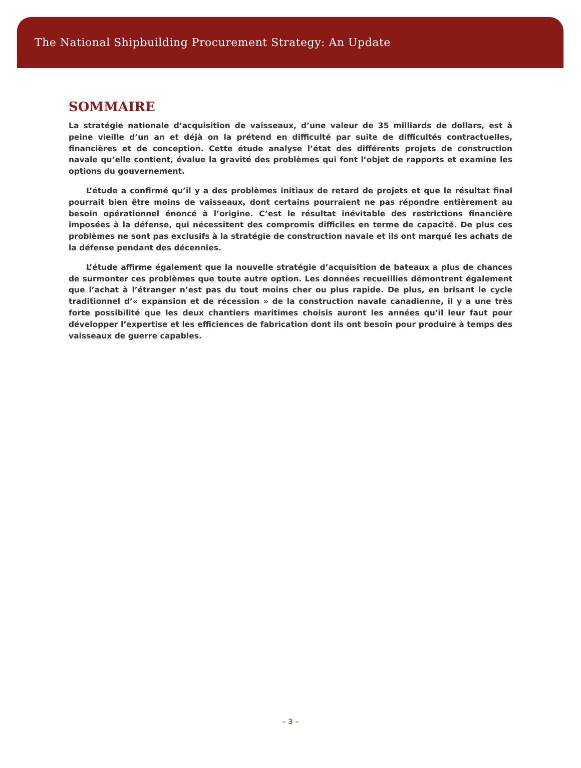The National Shipbuilding Procurement Strategy: An Update
SOMMAIRE
La stratégie nationale d’acquisition de vaisseaux, d’une valeur de 35 milliards de dollars, est à peine vieille d’un an et déjà on la prétend en difficulté par suite de difficultés contractuelles, financières et de conception. Cette étude analyse l’état des différents projets de construction navale qu’elle contient, évalue la gravité des problèmes qui font l’objet de rapports et examine les options du gouvernement.
L’étude a confirmé qu’il y a des problèmes initiaux de retard de projets et que le résultat final pourrait bien être moins de vaisseaux, dont certains pourraient ne pas répondre entièrement au besoin opérationnel énoncé à l’origine. C’est le résultat inévitable des restrictions financière imposées à la défense, qui nécessitent des compromis difficiles en terme de capacité. De plus ces problèmes ne sont pas exclusifs à la stratégie de construction navale et ils ont marqué les achats de la défense pendant des décennies.
L’étude affirme également que la nouvelle stratégie d’acquisition de bateaux a plus de chances de surmonter ces problèmes que toute autre option. Les données recueillies démontrent également que l’achat à l’étranger n’est pas du tout moins cher ou plus rapide. De plus, en brisant le cycle traditionnel d’« expansion et de récession » de la construction navale canadienne, il y a une très forte possibilité que les deux chantiers maritimes choisis auront les années qu’il leur faut pour développer l’expertise et les efficiences de fabrication dont ils ont besoin pour produire à temps des vaisseaux de guerre capables.
– 3 –